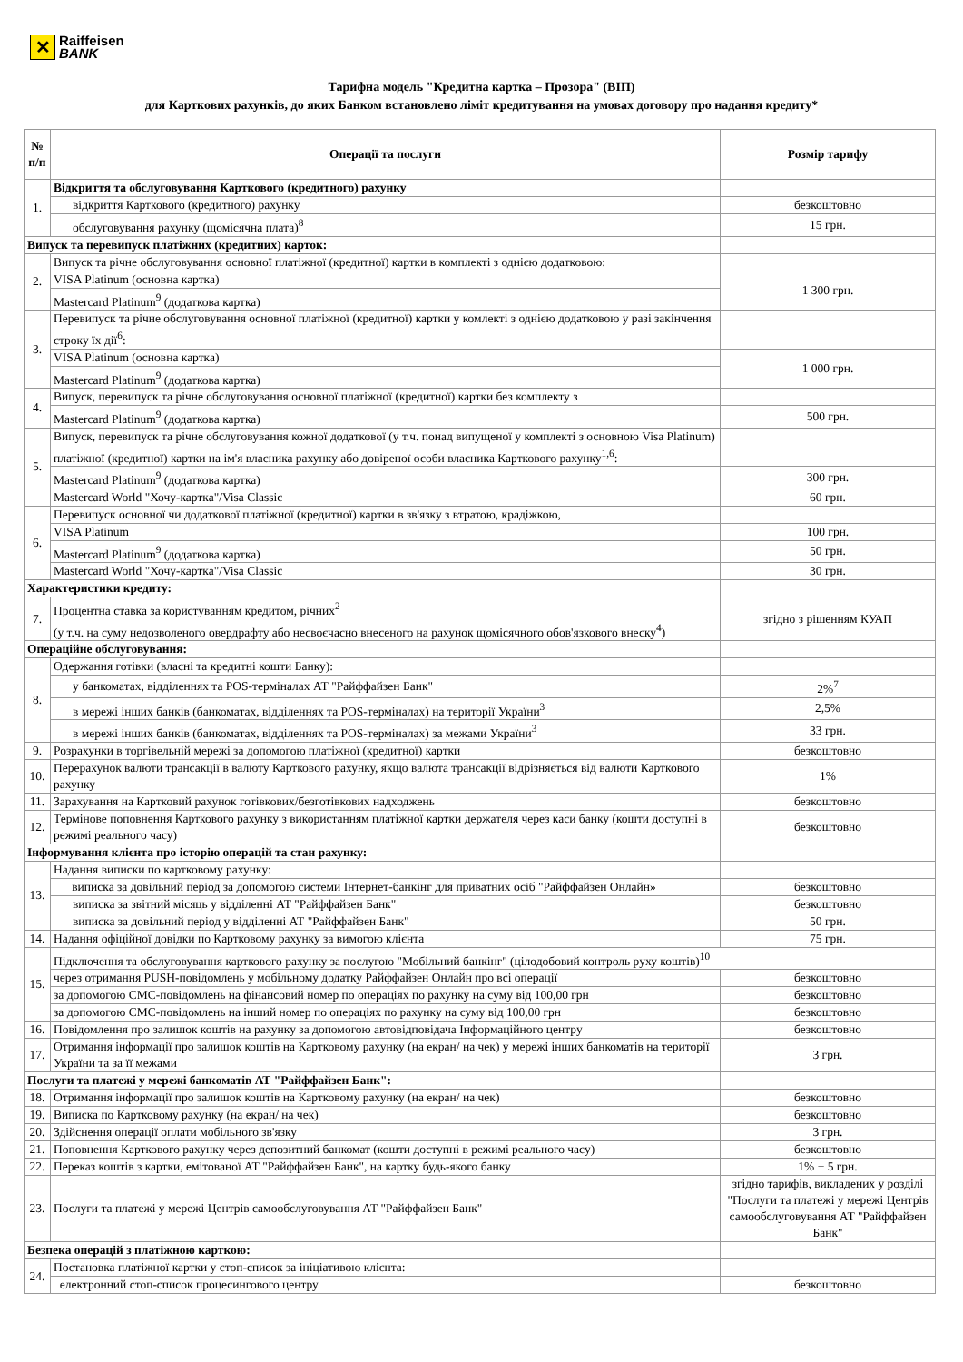✕
Raiffeisen
BANK
Тарифна модель "Кредитна картка – Прозора" (ВІП)
для Карткових рахунків, до яких Банком встановлено ліміт кредитування на умовах договору про надання кредиту*
| № п/п | Операції та послуги | Розмір тарифу |
| --- | --- | --- |
| 1. | Відкриття та обслуговування Карткового (кредитного) рахунку | |
| | відкриття Карткового (кредитного) рахунку | безкоштовно |
| | обслуговування рахунку (щомісячна плата)<sup>8</sup> | 15 грн. |
| Випуск та перевипуск платіжних (кредитних) карток: | | |
| 2. | Випуск та річне обслуговування основної платіжної (кредитної) картки в комплекті з однією додатковою: | |
| | VISA Platinum (основна картка) | 1 300 грн. |
| | Mastercard Platinum<sup>9</sup> (додаткова картка) | |
| 3. | Перевипуск та річне обслуговування основної платіжної (кредитної) картки у комлекті з однією додатковою у разі закінчення строку їх дії<sup>6</sup>: | |
| | VISA Platinum (основна картка) | 1 000 грн. |
| | Mastercard Platinum<sup>9</sup> (додаткова картка) | |
| 4. | Випуск, перевипуск та річне обслуговування основної платіжної (кредитної) картки без комплекту з | |
| | Mastercard Platinum<sup>9</sup> (додаткова картка) | 500 грн. |
| 5. | Випуск, перевипуск та річне обслуговування кожної додаткової (у т.ч. понад випущеної у комплекті з основною Visa Platinum) платіжної (кредитної) картки на ім'я власника рахунку або довіреної особи власника Карткового рахунку<sup>1,6</sup>: | |
| | Mastercard Platinum<sup>9</sup> (додаткова картка) | 300 грн. |
| | Mastercard World "Хочу-картка"/Visa Classic | 60 грн. |
| 6. | Перевипуск основної чи додаткової платіжної (кредитної) картки в зв'язку з втратою, крадіжкою, | |
| | VISA Platinum | 100 грн. |
| | Mastercard Platinum<sup>9</sup> (додаткова картка) | 50 грн. |
| | Mastercard World "Хочу-картка"/Visa Classic | 30 грн. |
| Характеристики кредиту: | | |
| 7. | Процентна ставка за користуванням кредитом, річних<sup>2</sup> (у т.ч. на суму недозволеного овердрафту або несвоєчасно внесеного на рахунок щомісячного обов'язкового внеску<sup>4</sup>) | згідно з рішенням КУАП |
| Операційне обслуговування: | | |
| 8. | Одержання готівки (власні та кредитні кошти Банку): | |
| | у банкоматах, відділеннях та POS-терміналах АТ "Райффайзен Банк" | 2%<sup>7</sup> |
| | в мережі інших банків (банкоматах, відділеннях та POS-терміналах) на території України<sup>3</sup> | 2,5% |
| | в мережі інших банків (банкоматах, відділеннях та POS-терміналах) за межами України<sup>3</sup> | 33 грн. |
| 9. | Розрахунки в торгівельній мережі за допомогою платіжної (кредитної) картки | безкоштовно |
| 10. | Перерахунок валюти трансакції в валюту Карткового рахунку, якщо валюта трансакції відрізняється від валюти Карткового рахунку | 1% |
| 11. | Зарахування на Картковий рахунок готівкових/безготівкових надходжень | безкоштовно |
| 12. | Термінове поповнення Карткового рахунку з використанням платіжної картки держателя через каси банку (кошти доступні в режимі реального часу) | безкоштовно |
| Інформування клієнта про історію операцій та стан рахунку: | | |
| 13. | Надання виписки по картковому рахунку: | |
| | виписка за довільний період за допомогою системи Інтернет-банкінг для приватних осіб "Райффайзен Онлайн» | безкоштовно |
| | виписка за звітний місяць у відділенні АТ "Райффайзен Банк" | безкоштовно |
| | виписка за довільний період у відділенні АТ "Райффайзен Банк" | 50 грн. |
| 14. | Надання офіційної довідки по Картковому рахунку за вимогою клієнта | 75 грн. |
| 15. | Підключення та обслуговування карткового рахунку за послугою "Мобільний банкінг" (цілодобовий контроль руху коштів)<sup>10</sup> | |
| | через отримання PUSH-повідомлень у мобільному додатку Райффайзен Онлайн про всі операції | безкоштовно |
| | за допомогою СМС-повідомлень на фінансовий номер по операціях по рахунку на суму від 100,00 грн | безкоштовно |
| | за допомогою СМС-повідомлень на інший номер по операціях по рахунку на суму від 100,00 грн | безкоштовно |
| 16. | Повідомлення про залишок коштів на рахунку за допомогою автовідповідача Інформаційного центру | безкоштовно |
| 17. | Отримання інформації про залишок коштів на Картковому рахунку (на екран/ на чек) у мережі інших банкоматів на території України та за її межами | 3 грн. |
| Послуги та платежі у мережі банкоматів АТ "Райффайзен Банк": | | |
| 18. | Отримання інформації про залишок коштів на Картковому рахунку (на екран/ на чек) | безкоштовно |
| 19. | Виписка по Картковому рахунку (на екран/ на чек) | безкоштовно |
| 20. | Здійснення операції оплати мобільного зв'язку | 3 грн. |
| 21. | Поповнення Карткового рахунку через депозитний банкомат (кошти доступні в режимі реального часу) | безкоштовно |
| 22. | Переказ коштів з картки, емітованої АТ "Райффайзен Банк", на картку будь-якого банку | 1% + 5 грн. |
| 23. | Послуги та платежі у мережі Центрів самообслуговування АТ "Райффайзен Банк" | згідно тарифів, викладених у розділі "Послуги та платежі у мережі Центрів самообслуговування АТ "Райффайзен Банк" |
| Безпека операцій з платіжною карткою: | | |
| 24. | Постановка платіжної картки у стоп-список за ініціативою клієнта: | |
| | електронний стоп-список процесингового центру | безкоштовно |